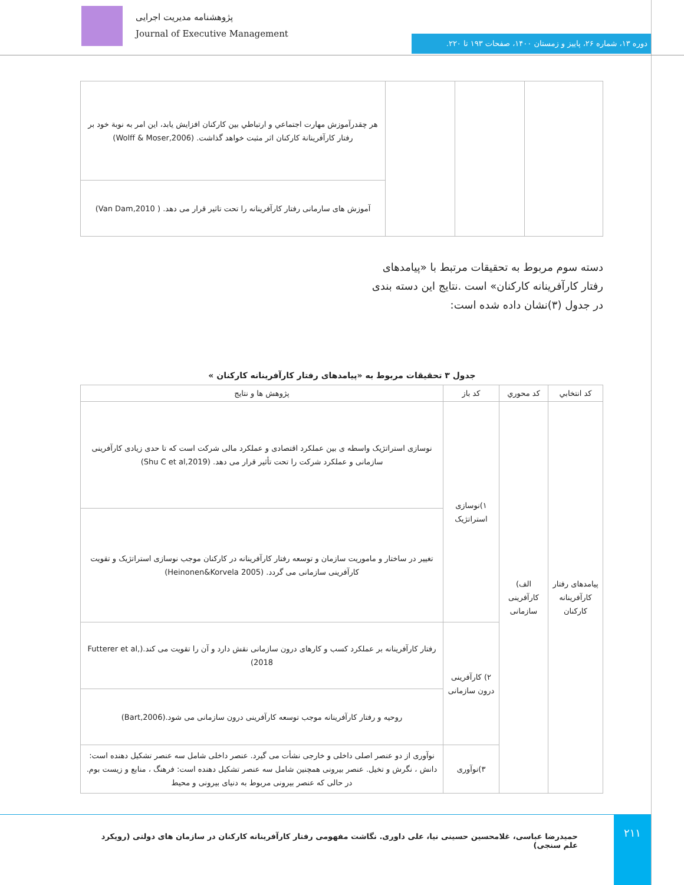پژوهشنامه مدیریت اجرایی
Journal of Executive Management
دوره ۱۳، شماره ۲۶، پاییز و زمستان ۱۴۰۰، صفحات ۱۹۳ تا ۲۲۰.
| | | | هر چقدرآموزش مهارت اجتماعي و ارتباطي بين كاركنان افزايش يابد، اين امر به نوبة خود بر رفتار كارآفرينانة كاركنان اثر مثبت خواهد گذاشت. (Wolff & Moser,2006) |
| | | | آموزش های سارمانی رفتار کارآفرینانه را تحت تاثیر قرار می دهد. ( Van Dam,2010) |
دسته سوم مربوط به تحقیقات مرتبط با «پیامدهای رفتار کارآفرینانه کارکنان» است .نتایج این دسته بندی در جدول (۳)نشان داده شده است:
جدول ۳ تحقیقات مربوط به «پیامدهای رفتار کارآفرینانه کارکنان »
| كد انتخابي | كد محوري | کد باز | پژوهش ها و نتايج |
| --- | --- | --- | --- |
| پیامدهای رفتار کارآفرینانه کارکنان | الف) کارآفرینی سازمانی | ۱)نوسازی استراتژیک | نوسازی استراتژیک واسطه ی بین عملکرد اقتصادی و عملکرد مالی شرکت است که تا حدی زیادی کارآفرینی سازمانی و عملکرد شرکت را تحت تأثیر قرار می دهد. (Shu C et al,2019) |
| | | | تغییر در ساختار و ماموریت سازمان و توسعه رفتار کارآفرینانه در کارکنان موجب نوسازی استراتژیک و تقویت کارآفرینی سازمانی می گردد. (Heinonen&Korvela 2005) |
| | | ۲) کارآفرینی درون سازمانی | رفتار کارآفرینانه بر عملکرد کسب و کارهای درون سازمانی نقش دارد و آن را تقویت می کند.(Futterer et al, 2018) |
| | | | روحیه و رفتار کارآفرینانه موجب توسعه کارآفرینی درون سازمانی می شود.(Bart,2006) |
| | | ۳)نوآوری | نوآوری از دو عنصر اصلی داخلی و خارجی نشأت می گیرد. عنصر داخلی شامل سه عنصر تشکیل دهنده است: دانش ، نگرش و تخیل. عنصر بیرونی همچنین شامل سه عنصر تشکیل دهنده است: فرهنگ ، منابع و زیست بوم. در حالی که عنصر بیرونی مربوط به دنیای بیرونی و محیط |
حمیدرضا عباسی، غلامحسین حسینی نیا، علی داوری. نگاشت مفهومی رفتار کارآفرینانه کارکنان در سازمان های دولتی (رویکرد علم سنجی)
۲۱۱